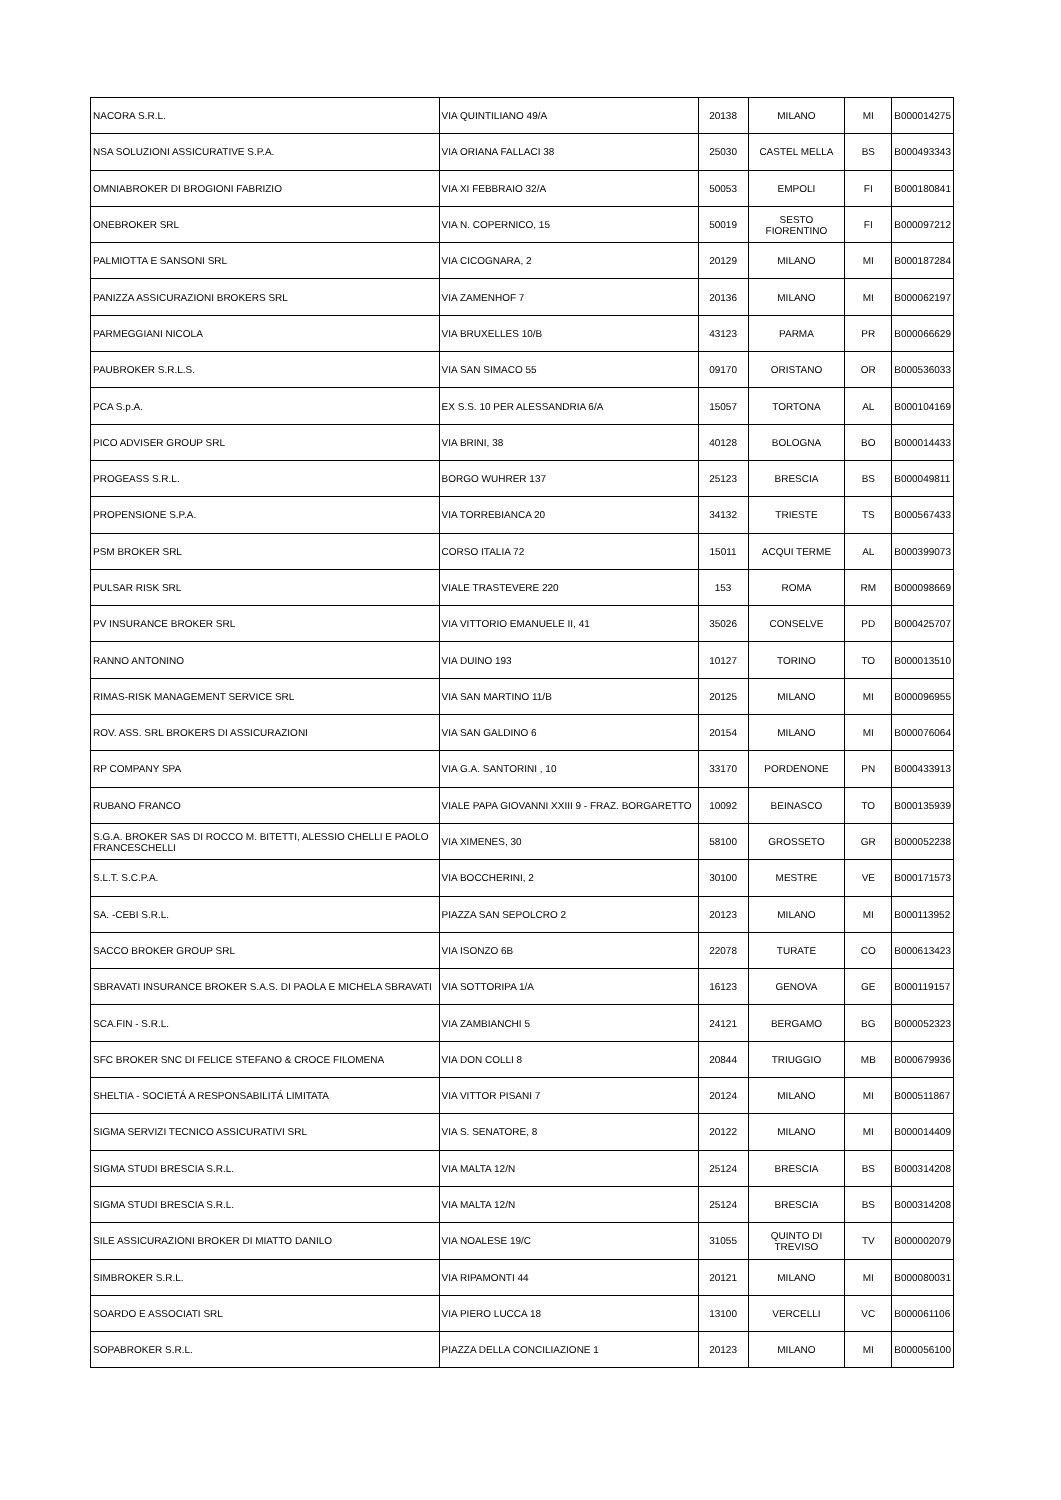| NACORA S.R.L. | VIA QUINTILIANO 49/A | 20138 | MILANO | MI | B000014275 |
| NSA SOLUZIONI ASSICURATIVE S.P.A. | VIA ORIANA FALLACI 38 | 25030 | CASTEL MELLA | BS | B000493343 |
| OMNIABROKER DI BROGIONI FABRIZIO | VIA XI FEBBRAIO 32/A | 50053 | EMPOLI | FI | B000180841 |
| ONEBROKER SRL | VIA N. COPERNICO, 15 | 50019 | SESTO FIORENTINO | FI | B000097212 |
| PALMIOTTA E SANSONI SRL | VIA CICOGNARA, 2 | 20129 | MILANO | MI | B000187284 |
| PANIZZA ASSICURAZIONI BROKERS SRL | VIA ZAMENHOF 7 | 20136 | MILANO | MI | B000062197 |
| PARMEGGIANI NICOLA | VIA BRUXELLES 10/B | 43123 | PARMA | PR | B000066629 |
| PAUBROKER S.R.L.S. | VIA SAN SIMACO 55 | 09170 | ORISTANO | OR | B000536033 |
| PCA S.p.A. | EX S.S. 10 PER ALESSANDRIA 6/A | 15057 | TORTONA | AL | B000104169 |
| PICO ADVISER GROUP SRL | VIA BRINI, 38 | 40128 | BOLOGNA | BO | B000014433 |
| PROGEASS S.R.L. | BORGO WUHRER 137 | 25123 | BRESCIA | BS | B000049811 |
| PROPENSIONE S.P.A. | VIA TORREBIANCA 20 | 34132 | TRIESTE | TS | B000567433 |
| PSM BROKER SRL | CORSO ITALIA 72 | 15011 | ACQUI TERME | AL | B000399073 |
| PULSAR RISK SRL | VIALE TRASTEVERE 220 | 153 | ROMA | RM | B000098669 |
| PV INSURANCE BROKER SRL | VIA VITTORIO EMANUELE II, 41 | 35026 | CONSELVE | PD | B000425707 |
| RANNO ANTONINO | VIA DUINO 193 | 10127 | TORINO | TO | B000013510 |
| RIMAS-RISK MANAGEMENT SERVICE SRL | VIA SAN MARTINO 11/B | 20125 | MILANO | MI | B000096955 |
| ROV. ASS. SRL BROKERS DI ASSICURAZIONI | VIA SAN GALDINO 6 | 20154 | MILANO | MI | B000076064 |
| RP COMPANY SPA | VIA G.A. SANTORINI , 10 | 33170 | PORDENONE | PN | B000433913 |
| RUBANO FRANCO | VIALE PAPA GIOVANNI XXIII 9 - FRAZ. BORGARETTO | 10092 | BEINASCO | TO | B000135939 |
| S.G.A. BROKER SAS DI ROCCO M. BITETTI, ALESSIO CHELLI E PAOLO FRANCESCHELLI | VIA XIMENES, 30 | 58100 | GROSSETO | GR | B000052238 |
| S.L.T. S.C.P.A. | VIA BOCCHERINI, 2 | 30100 | MESTRE | VE | B000171573 |
| SA. -CEBI S.R.L. | PIAZZA SAN SEPOLCRO 2 | 20123 | MILANO | MI | B000113952 |
| SACCO BROKER GROUP SRL | VIA ISONZO 6B | 22078 | TURATE | CO | B000613423 |
| SBRAVATI INSURANCE BROKER S.A.S. DI PAOLA E MICHELA SBRAVATI | VIA SOTTORIPA 1/A | 16123 | GENOVA | GE | B000119157 |
| SCA.FIN - S.R.L. | VIA ZAMBIANCHI 5 | 24121 | BERGAMO | BG | B000052323 |
| SFC BROKER SNC DI FELICE STEFANO & CROCE FILOMENA | VIA DON COLLI 8 | 20844 | TRIUGGIO | MB | B000679936 |
| SHELTIA - SOCIETÁ A RESPONSABILITÁ LIMITATA | VIA VITTOR PISANI 7 | 20124 | MILANO | MI | B000511867 |
| SIGMA SERVIZI TECNICO ASSICURATIVI SRL | VIA S. SENATORE, 8 | 20122 | MILANO | MI | B000014409 |
| SIGMA STUDI BRESCIA S.R.L. | VIA MALTA 12/N | 25124 | BRESCIA | BS | B000314208 |
| SIGMA STUDI BRESCIA S.R.L. | VIA MALTA 12/N | 25124 | BRESCIA | BS | B000314208 |
| SILE ASSICURAZIONI BROKER DI MIATTO DANILO | VIA NOALESE 19/C | 31055 | QUINTO DI TREVISO | TV | B000002079 |
| SIMBROKER S.R.L. | VIA RIPAMONTI 44 | 20121 | MILANO | MI | B000080031 |
| SOARDO E ASSOCIATI SRL | VIA PIERO LUCCA 18 | 13100 | VERCELLI | VC | B000061106 |
| SOPABROKER S.R.L. | PIAZZA DELLA CONCILIAZIONE 1 | 20123 | MILANO | MI | B000056100 |